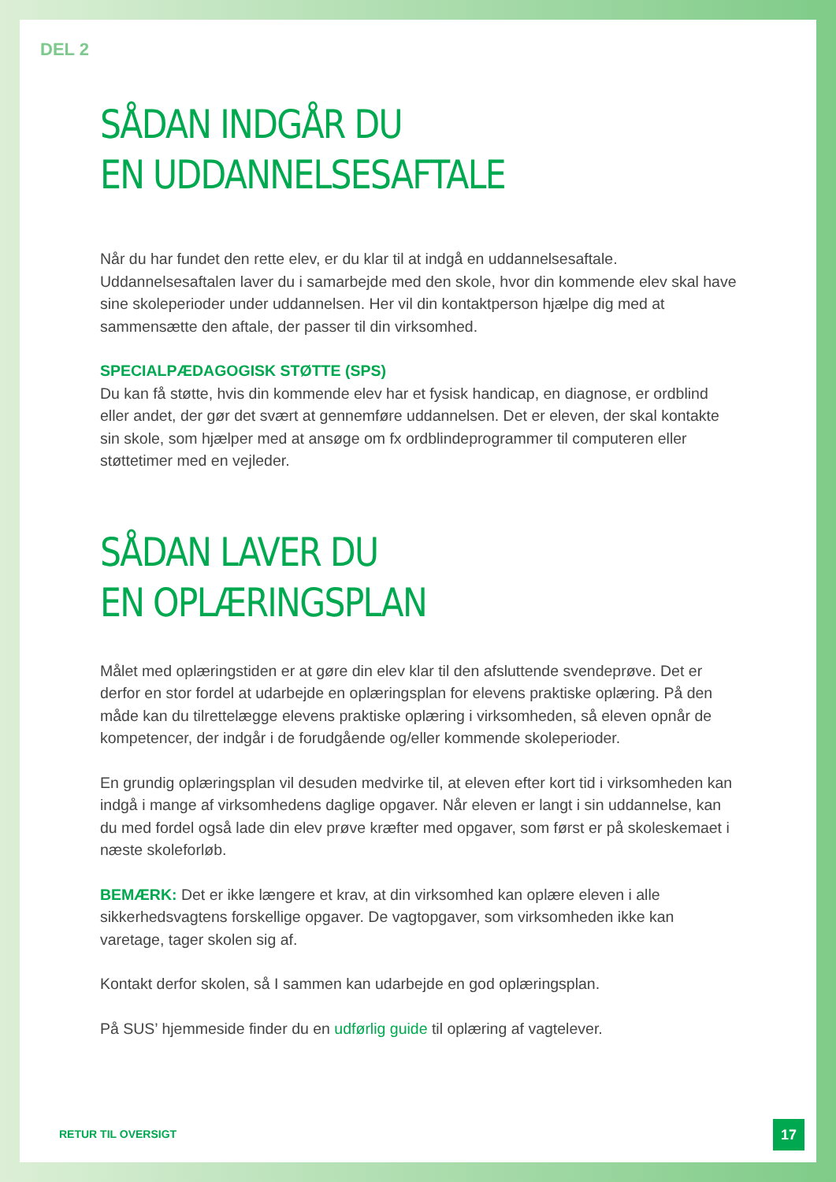DEL 2
SÅDAN INDGÅR DU
EN UDDANNELSESAFTALE
Når du har fundet den rette elev, er du klar til at indgå en uddannelsesaftale. Uddannelsesaftalen laver du i samarbejde med den skole, hvor din kommende elev skal have sine skoleperioder under uddannelsen. Her vil din kontaktperson hjælpe dig med at sammensætte den aftale, der passer til din virksomhed.
SPECIALPÆDAGOGISK STØTTE (SPS)
Du kan få støtte, hvis din kommende elev har et fysisk handicap, en diagnose, er ordblind eller andet, der gør det svært at gennemføre uddannelsen. Det er eleven, der skal kontakte sin skole, som hjælper med at ansøge om fx ordblindeprogrammer til computeren eller støttetimer med en vejleder.
SÅDAN LAVER DU
EN OPLÆRINGSPLAN
Målet med oplæringstiden er at gøre din elev klar til den afsluttende svendeprøve. Det er derfor en stor fordel at udarbejde en oplæringsplan for elevens praktiske oplæring. På den måde kan du tilrettelægge elevens praktiske oplæring i virksomheden, så eleven opnår de kompetencer, der indgår i de forudgående og/eller kommende skoleperioder.
En grundig oplæringsplan vil desuden medvirke til, at eleven efter kort tid i virksomheden kan indgå i mange af virksomhedens daglige opgaver. Når eleven er langt i sin uddannelse, kan du med fordel også lade din elev prøve kræfter med opgaver, som først er på skoleskemaet i næste skoleforløb.
BEMÆRK: Det er ikke længere et krav, at din virksomhed kan oplære eleven i alle sikkerhedsvagtens forskellige opgaver. De vagtopgaver, som virksomheden ikke kan varetage, tager skolen sig af.
Kontakt derfor skolen, så I sammen kan udarbejde en god oplæringsplan.
På SUS’ hjemmeside finder du en udførlig guide til oplæring af vagtelever.
RETUR TIL OVERSIGT 17